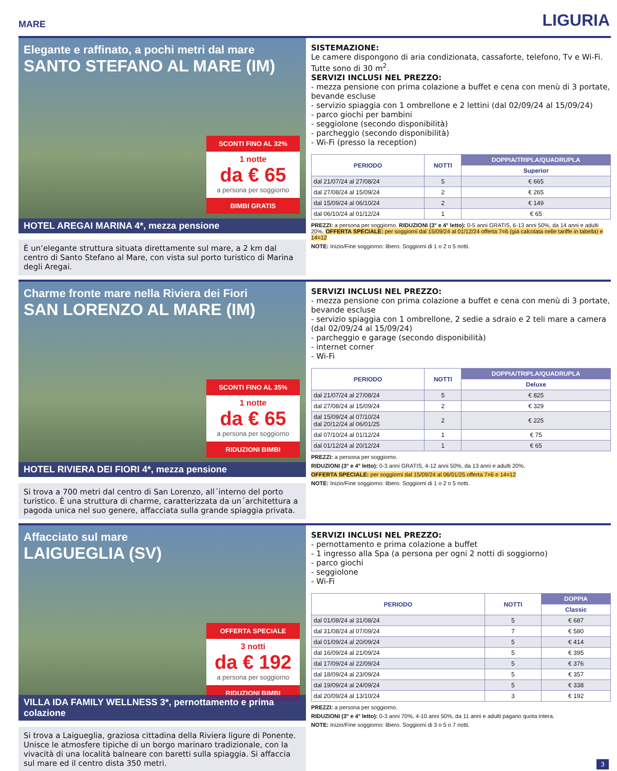MARE LIGURIA
Elegante e raffinato, a pochi metri dal mare
SANTO STEFANO AL MARE (IM)
SCONTI FINO AL 32%
1 notte
da € 65
a persona per soggiorno
BIMBI GRATIS
HOTEL AREGAI MARINA 4*, mezza pensione
È un’elegante struttura situata direttamente sul mare, a 2 km dal centro di Santo Stefano al Mare, con vista sul porto turistico di Marina degli Aregai.
SISTEMAZIONE:
Le camere dispongono di aria condizionata, cassaforte, telefono, Tv e Wi-Fi. Tutte sono di 30 m<sup>2</sup>.
SERVIZI INCLUSI NEL PREZZO:
- mezza pensione con prima colazione a buffet e cena con menù di 3 portate, bevande escluse
- servizio spiaggia con 1 ombrellone e 2 lettini (dal 02/09/24 al 15/09/24)
- parco giochi per bambini
- seggiolone (secondo disponibilità)
- parcheggio (secondo disponibilità)
- Wi-Fi (presso la reception)
| PERIODO | NOTTI | DOPPIA/TRIPLA/QUADRUPLA |
| --- | --- | --- |
| | | Superior |
| dal 21/07/24 al 27/08/24 | 5 | € 665 |
| dal 27/08/24 al 15/09/24 | 2 | € 265 |
| dal 15/09/24 al 06/10/24 | 2 | € 149 |
| dal 06/10/24 al 01/12/24 | 1 | € 65 |
PREZZI: a persona per soggiorno. RIDUZIONI (3° e 4° letto): 0-5 anni GRATIS, 6-13 anni 50%, da 14 anni e adulti 20%. OFFERTA SPECIALE: per soggiorni dal 15/09/24 al 01/12/24 offerta 7=6 (già calcolata nelle tariffe in tabella) e 14=12
NOTE: Inizio/Fine soggiorno: libero. Soggiorni di 1 o 2 o 5 notti.
Charme fronte mare nella Riviera dei Fiori
SAN LORENZO AL MARE (IM)
SCONTI FINO AL 35%
1 notte
da € 65
a persona per soggiorno
RIDUZIONI BIMBI
HOTEL RIVIERA DEI FIORI 4*, mezza pensione
Si trova a 700 metri dal centro di San Lorenzo, all´interno del porto turistico. È una struttura di charme, caratterizzata da un´architettura a pagoda unica nel suo genere, affacciata sulla grande spiaggia privata.
SERVIZI INCLUSI NEL PREZZO:
- mezza pensione con prima colazione a buffet e cena con menù di 3 portate, bevande escluse
- servizio spiaggia con 1 ombrellone, 2 sedie a sdraio e 2 teli mare a camera (dal 02/09/24 al 15/09/24)
- parcheggio e garage (secondo disponibilità)
- internet corner
- Wi-Fi
| PERIODO | NOTTI | DOPPIA/TRIPLA/QUADRUPLA |
| --- | --- | --- |
| | | Deluxe |
| dal 21/07/24 al 27/08/24 | 5 | € 825 |
| dal 27/08/24 al 15/09/24 | 2 | € 329 |
| dal 15/09/24 al 07/10/24 dal 20/12/24 al 06/01/25 | 2 | € 225 |
| dal 07/10/24 al 01/12/24 | 1 | € 75 |
| dal 01/12/24 al 20/12/24 | 1 | € 65 |
PREZZI: a persona per soggiorno.
RIDUZIONI (3° e 4° letto): 0-3 anni GRATIS, 4-12 anni 50%, da 13 anni e adulti 20%.
OFFERTA SPECIALE: per soggiorni dal 15/09/24 al 06/01/25 offerta 7=6 e 14=12
NOTE: Inizio/Fine soggiorno: libero. Soggiorni di 1 o 2 o 5 notti.
Affacciato sul mare
LAIGUEGLIA (SV)
OFFERTA SPECIALE
3 notti
da € 192
a persona per soggiorno
RIDUZIONI BIMBI
VILLA IDA FAMILY WELLNESS 3*, pernottamento e prima colazione
Si trova a Laigueglia, graziosa cittadina della Riviera ligure di Ponente. Unisce le atmosfere tipiche di un borgo marinaro tradizionale, con la vivacità di una località balneare con baretti sulla spiaggia. Si affaccia sul mare ed il centro dista 350 metri.
SERVIZI INCLUSI NEL PREZZO:
- pernottamento e prima colazione a buffet
- 1 ingresso alla Spa (a persona per ogni 2 notti di soggiorno)
- parco giochi
- seggiolone
- Wi-Fi
| PERIODO | NOTTI | DOPPIA |
| --- | --- | --- |
| | | Classic |
| dal 01/08/24 al 31/08/24 | 5 | € 687 |
| dal 31/08/24 al 07/09/24 | 7 | € 580 |
| dal 01/09/24 al 20/09/24 | 5 | € 414 |
| dal 16/09/24 al 21/09/24 | 5 | € 395 |
| dal 17/09/24 al 22/09/24 | 5 | € 376 |
| dal 18/09/24 al 23/09/24 | 5 | € 357 |
| dal 19/09/24 al 24/09/24 | 5 | € 338 |
| dal 20/09/24 al 13/10/24 | 3 | € 192 |
PREZZI: a persona per soggiorno.
RIDUZIONI (3° e 4° letto): 0-3 anni 70%, 4-10 anni 50%, da 11 anni e adulti pagano quota intera.
NOTE: Inizio/Fine soggiorno: libero. Soggiorni di 3 o 5 o 7 notti.
3